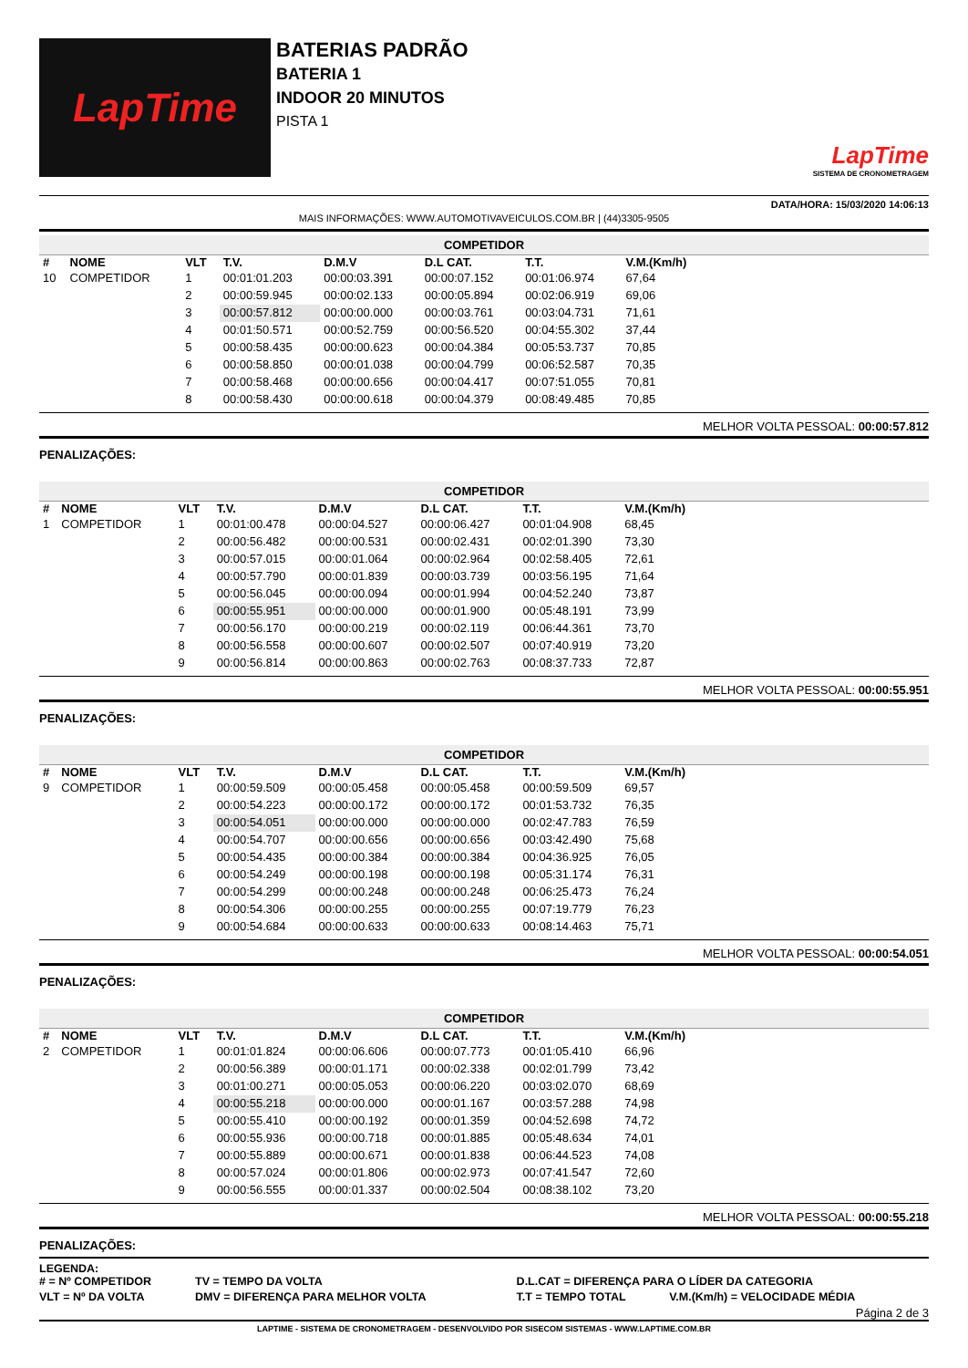LapTime
BATERIAS PADRÃO
BATERIA 1
INDOOR 20 MINUTOS
PISTA 1
LapTime
SISTEMA DE CRONOMETRAGEM
DATA/HORA: 15/03/2020 14:06:13
MAIS INFORMAÇÕES: WWW.AUTOMOTIVAVEICULOS.COM.BR | (44)3305-9505
COMPETIDOR
| # | NOME | VLT | T.V. | D.M.V | D.L CAT. | T.T. | V.M.(Km/h) | |
| --- | --- | --- | --- | --- | --- | --- | --- | --- |
| 10 | COMPETIDOR | 1 | 00:01:01.203 | 00:00:03.391 | 00:00:07.152 | 00:01:06.974 | 67,64 | |
| | | 2 | 00:00:59.945 | 00:00:02.133 | 00:00:05.894 | 00:02:06.919 | 69,06 | |
| | | 3 | 00:00:57.812 | 00:00:00.000 | 00:00:03.761 | 00:03:04.731 | 71,61 | |
| | | 4 | 00:01:50.571 | 00:00:52.759 | 00:00:56.520 | 00:04:55.302 | 37,44 | |
| | | 5 | 00:00:58.435 | 00:00:00.623 | 00:00:04.384 | 00:05:53.737 | 70,85 | |
| | | 6 | 00:00:58.850 | 00:00:01.038 | 00:00:04.799 | 00:06:52.587 | 70,35 | |
| | | 7 | 00:00:58.468 | 00:00:00.656 | 00:00:04.417 | 00:07:51.055 | 70,81 | |
| | | 8 | 00:00:58.430 | 00:00:00.618 | 00:00:04.379 | 00:08:49.485 | 70,85 | |
MELHOR VOLTA PESSOAL: 00:00:57.812
PENALIZAÇÕES:
COMPETIDOR
| # | NOME | VLT | T.V. | D.M.V | D.L CAT. | T.T. | V.M.(Km/h) | |
| --- | --- | --- | --- | --- | --- | --- | --- | --- |
| 1 | COMPETIDOR | 1 | 00:01:00.478 | 00:00:04.527 | 00:00:06.427 | 00:01:04.908 | 68,45 | |
| | | 2 | 00:00:56.482 | 00:00:00.531 | 00:00:02.431 | 00:02:01.390 | 73,30 | |
| | | 3 | 00:00:57.015 | 00:00:01.064 | 00:00:02.964 | 00:02:58.405 | 72,61 | |
| | | 4 | 00:00:57.790 | 00:00:01.839 | 00:00:03.739 | 00:03:56.195 | 71,64 | |
| | | 5 | 00:00:56.045 | 00:00:00.094 | 00:00:01.994 | 00:04:52.240 | 73,87 | |
| | | 6 | 00:00:55.951 | 00:00:00.000 | 00:00:01.900 | 00:05:48.191 | 73,99 | |
| | | 7 | 00:00:56.170 | 00:00:00.219 | 00:00:02.119 | 00:06:44.361 | 73,70 | |
| | | 8 | 00:00:56.558 | 00:00:00.607 | 00:00:02.507 | 00:07:40.919 | 73,20 | |
| | | 9 | 00:00:56.814 | 00:00:00.863 | 00:00:02.763 | 00:08:37.733 | 72,87 | |
MELHOR VOLTA PESSOAL: 00:00:55.951
PENALIZAÇÕES:
COMPETIDOR
| # | NOME | VLT | T.V. | D.M.V | D.L CAT. | T.T. | V.M.(Km/h) | |
| --- | --- | --- | --- | --- | --- | --- | --- | --- |
| 9 | COMPETIDOR | 1 | 00:00:59.509 | 00:00:05.458 | 00:00:05.458 | 00:00:59.509 | 69,57 | |
| | | 2 | 00:00:54.223 | 00:00:00.172 | 00:00:00.172 | 00:01:53.732 | 76,35 | |
| | | 3 | 00:00:54.051 | 00:00:00.000 | 00:00:00.000 | 00:02:47.783 | 76,59 | |
| | | 4 | 00:00:54.707 | 00:00:00.656 | 00:00:00.656 | 00:03:42.490 | 75,68 | |
| | | 5 | 00:00:54.435 | 00:00:00.384 | 00:00:00.384 | 00:04:36.925 | 76,05 | |
| | | 6 | 00:00:54.249 | 00:00:00.198 | 00:00:00.198 | 00:05:31.174 | 76,31 | |
| | | 7 | 00:00:54.299 | 00:00:00.248 | 00:00:00.248 | 00:06:25.473 | 76,24 | |
| | | 8 | 00:00:54.306 | 00:00:00.255 | 00:00:00.255 | 00:07:19.779 | 76,23 | |
| | | 9 | 00:00:54.684 | 00:00:00.633 | 00:00:00.633 | 00:08:14.463 | 75,71 | |
MELHOR VOLTA PESSOAL: 00:00:54.051
PENALIZAÇÕES:
COMPETIDOR
| # | NOME | VLT | T.V. | D.M.V | D.L CAT. | T.T. | V.M.(Km/h) | |
| --- | --- | --- | --- | --- | --- | --- | --- | --- |
| 2 | COMPETIDOR | 1 | 00:01:01.824 | 00:00:06.606 | 00:00:07.773 | 00:01:05.410 | 66,96 | |
| | | 2 | 00:00:56.389 | 00:00:01.171 | 00:00:02.338 | 00:02:01.799 | 73,42 | |
| | | 3 | 00:01:00.271 | 00:00:05.053 | 00:00:06.220 | 00:03:02.070 | 68,69 | |
| | | 4 | 00:00:55.218 | 00:00:00.000 | 00:00:01.167 | 00:03:57.288 | 74,98 | |
| | | 5 | 00:00:55.410 | 00:00:00.192 | 00:00:01.359 | 00:04:52.698 | 74,72 | |
| | | 6 | 00:00:55.936 | 00:00:00.718 | 00:00:01.885 | 00:05:48.634 | 74,01 | |
| | | 7 | 00:00:55.889 | 00:00:00.671 | 00:00:01.838 | 00:06:44.523 | 74,08 | |
| | | 8 | 00:00:57.024 | 00:00:01.806 | 00:00:02.973 | 00:07:41.547 | 72,60 | |
| | | 9 | 00:00:56.555 | 00:00:01.337 | 00:00:02.504 | 00:08:38.102 | 73,20 | |
MELHOR VOLTA PESSOAL: 00:00:55.218
PENALIZAÇÕES:
LEGENDA:
| # = Nº COMPETIDOR | TV = TEMPO DA VOLTA | D.L.CAT = DIFERENÇA PARA O LÍDER DA CATEGORIA | |
| VLT = Nº DA VOLTA | DMV = DIFERENÇA PARA MELHOR VOLTA | T.T = TEMPO TOTAL | V.M.(Km/h) = VELOCIDADE MÉDIA |
Página 2 de 3
LAPTIME - SISTEMA DE CRONOMETRAGEM - DESENVOLVIDO POR SISECOM SISTEMAS - WWW.LAPTIME.COM.BR